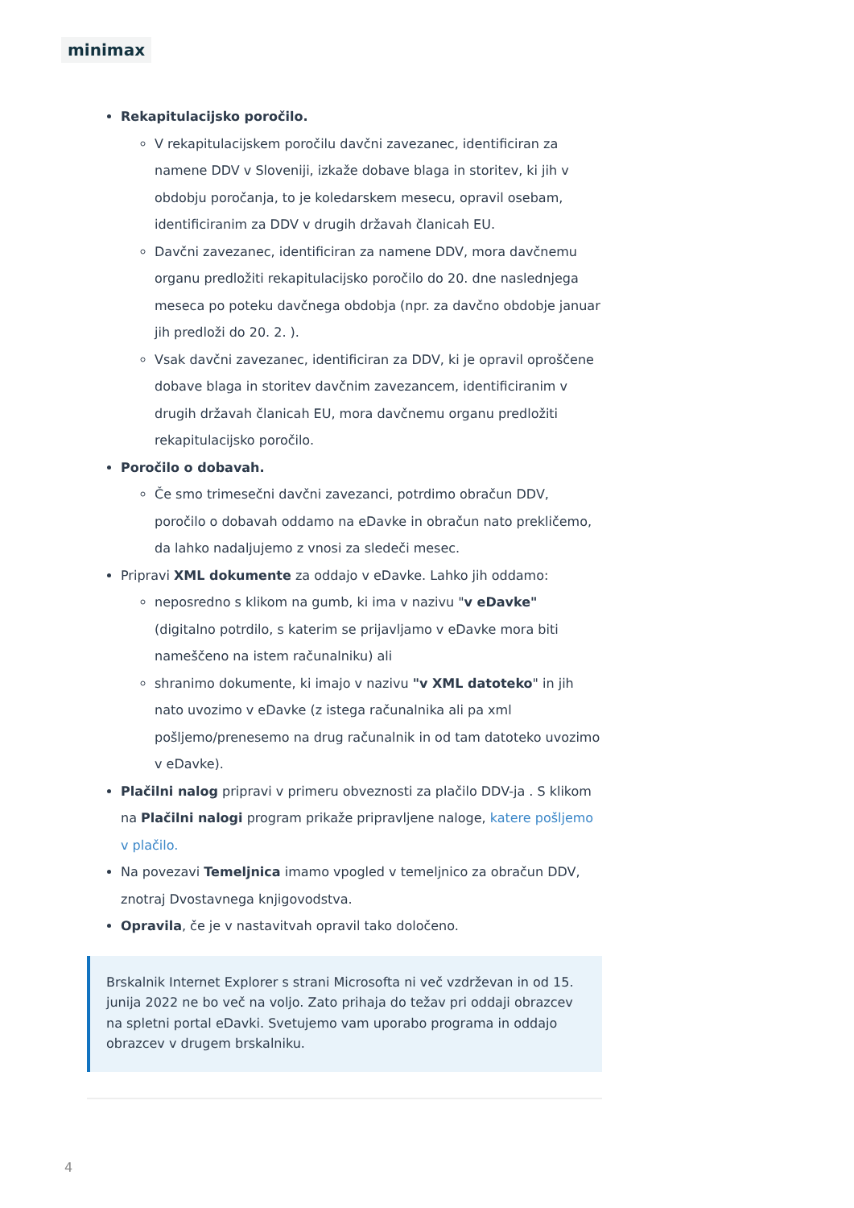minimax
Rekapitulacijsko poročilo.
V rekapitulacijskem poročilu davčni zavezanec, identificiran za namene DDV v Sloveniji, izkaže dobave blaga in storitev, ki jih v obdobju poročanja, to je koledarskem mesecu, opravil osebam, identificiranim za DDV v drugih državah članicah EU.
Davčni zavezanec, identificiran za namene DDV, mora davčnemu organu predložiti rekapitulacijsko poročilo do 20. dne naslednjega meseca po poteku davčnega obdobja (npr. za davčno obdobje januar jih predloži do 20. 2. ).
Vsak davčni zavezanec, identificiran za DDV, ki je opravil oproščene dobave blaga in storitev davčnim zavezancem, identificiranim v drugih državah članicah EU, mora davčnemu organu predložiti rekapitulacijsko poročilo.
Poročilo o dobavah.
Če smo trimesečni davčni zavezanci, potrdimo obračun DDV, poročilo o dobavah oddamo na eDavke in obračun nato prekličemo, da lahko nadaljujemo z vnosi za sledeči mesec.
Pripravi XML dokumente za oddajo v eDavke. Lahko jih oddamo:
neposredno s klikom na gumb, ki ima v nazivu "v eDavke" (digitalno potrdilo, s katerim se prijavljamo v eDavke mora biti nameščeno na istem računalniku) ali
shranimo dokumente, ki imajo v nazivu "v XML datoteko" in jih nato uvozimo v eDavke (z istega računalnika ali pa xml pošljemo/prenesemo na drug računalnik in od tam datoteko uvozimo v eDavke).
Plačilni nalog pripravi v primeru obveznosti za plačilo DDV-ja . S klikom na Plačilni nalogi program prikaže pripravljene naloge, katere pošljemo v plačilo.
Na povezavi Temeljnica imamo vpogled v temeljnico za obračun DDV, znotraj Dvostavnega knjigovodstva.
Opravila, če je v nastavitvah opravil tako določeno.
Brskalnik Internet Explorer s strani Microsofta ni več vzdrževan in od 15. junija 2022 ne bo več na voljo. Zato prihaja do težav pri oddaji obrazcev na spletni portal eDavki. Svetujemo vam uporabo programa in oddajo obrazcev v drugem brskalniku.
4